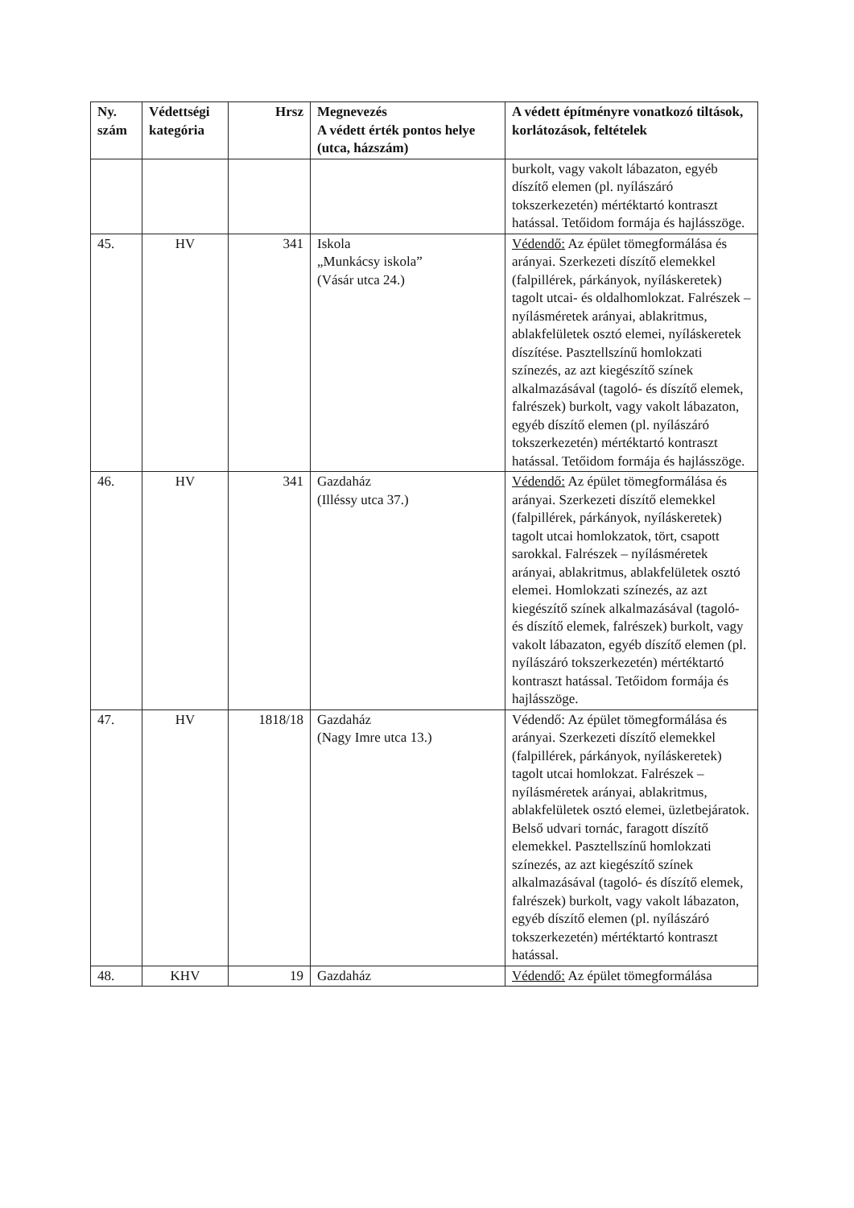| Ny. szám | Védettségi kategória | Hrsz | Megnevezés A védett érték pontos helye (utca, házszám) | A védett építményre vonatkozó tiltások, korlátozások, feltételek |
| --- | --- | --- | --- | --- |
| | | | | burkolt, vagy vakolt lábazaton, egyéb díszítő elemen (pl. nyílászáró tokszerkezetén) mértéktartó kontraszt hatással. Tetőidom formája és hajlásszöge. |
| 45. | HV | 341 | Iskola „Munkácsy iskola” (Vásár utca 24.) | Védendő: Az épület tömegformálása és arányai. Szerkezeti díszítő elemekkel (falpillérek, párkányok, nyíláskeretek) tagolt utcai- és oldalhomlokzat. Falrészek – nyílásméretek arányai, ablakritmus, ablakfelületek osztó elemei, nyíláskeretek díszítése. Pasztellszínű homlokzati színezés, az azt kiegészítő színek alkalmazásával (tagoló- és díszítő elemek, falrészek) burkolt, vagy vakolt lábazaton, egyéb díszítő elemen (pl. nyílászáró tokszerkezetén) mértéktartó kontraszt hatással. Tetőidom formája és hajlásszöge. |
| 46. | HV | 341 | Gazdaház (Illéssy utca 37.) | Védendő: Az épület tömegformálása és arányai. Szerkezeti díszítő elemekkel (falpillérek, párkányok, nyíláskeretek) tagolt utcai homlokzatok, tört, csapott sarokkal. Falrészek – nyílásméretek arányai, ablakritmus, ablakfelületek osztó elemei. Homlokzati színezés, az azt kiegészítő színek alkalmazásával (tagoló- és díszítő elemek, falrészek) burkolt, vagy vakolt lábazaton, egyéb díszítő elemen (pl. nyílászáró tokszerkezetén) mértéktartó kontraszt hatással. Tetőidom formája és hajlásszöge. |
| 47. | HV | 1818/18 | Gazdaház (Nagy Imre utca 13.) | Védendő: Az épület tömegformálása és arányai. Szerkezeti díszítő elemekkel (falpillérek, párkányok, nyíláskeretek) tagolt utcai homlokzat. Falrészek – nyílásméretek arányai, ablakritmus, ablakfelületek osztó elemei, üzletbejáratok. Belső udvari tornác, faragott díszítő elemekkel. Pasztellszínű homlokzati színezés, az azt kiegészítő színek alkalmazásával (tagoló- és díszítő elemek, falrészek) burkolt, vagy vakolt lábazaton, egyéb díszítő elemen (pl. nyílászáró tokszerkezetén) mértéktartó kontraszt hatással. |
| 48. | KHV | 19 | Gazdaház | Védendő: Az épület tömegformálása |